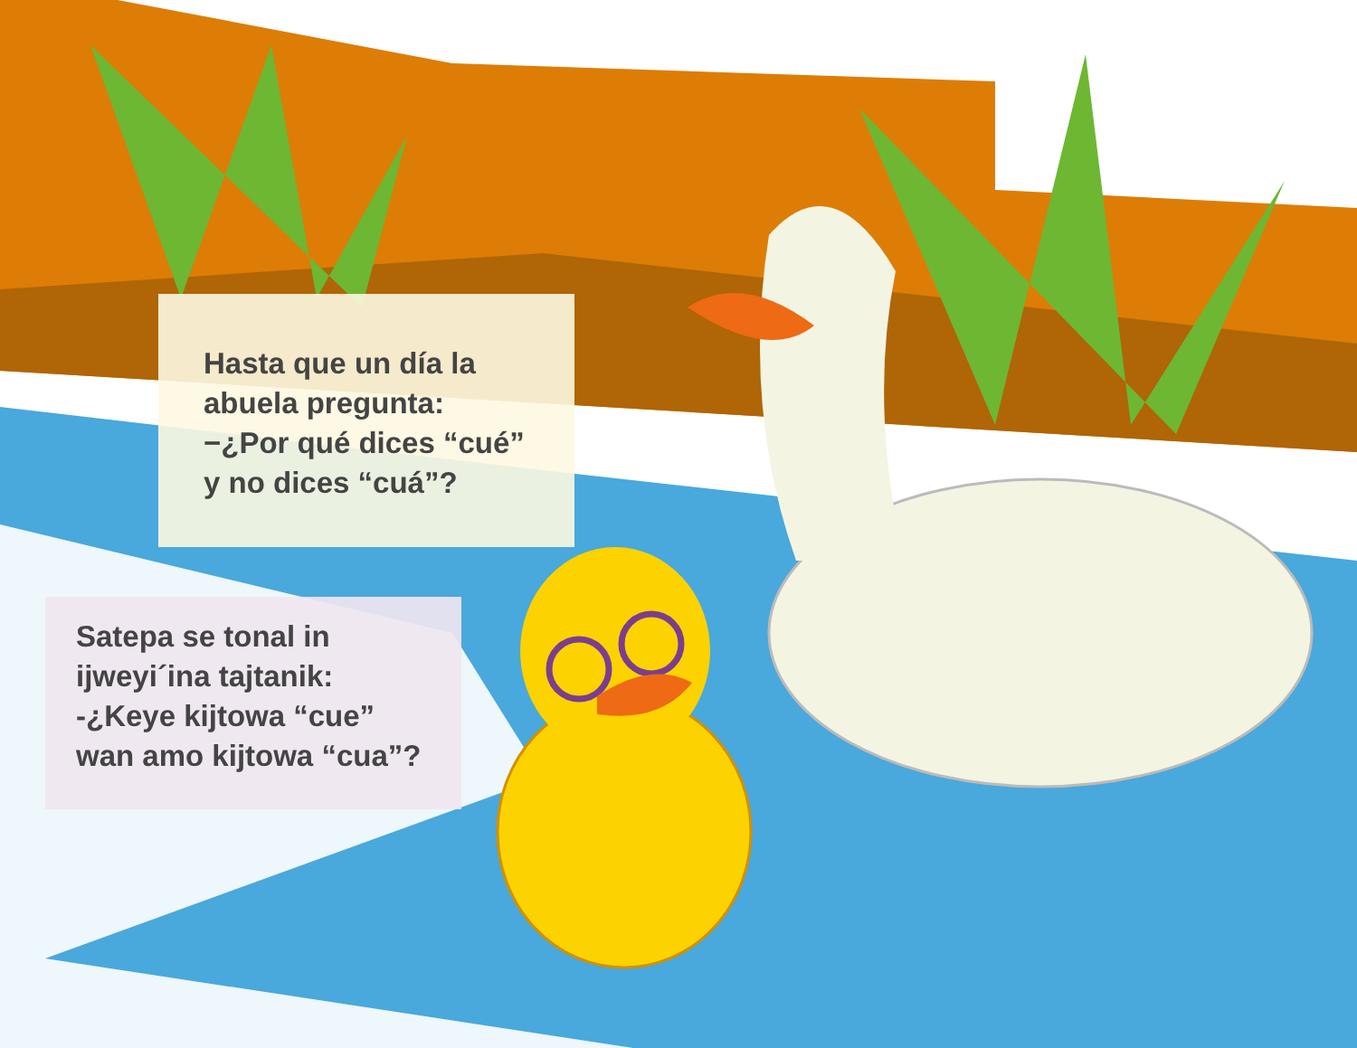Hasta que un día la
abuela pregunta:
−¿Por qué dices “cué”
y no dices “cuá”?
Satepa se tonal in
ijweyi´ina tajtanik:
-¿Keye kijtowa “cue”
wan amo kijtowa “cua”?